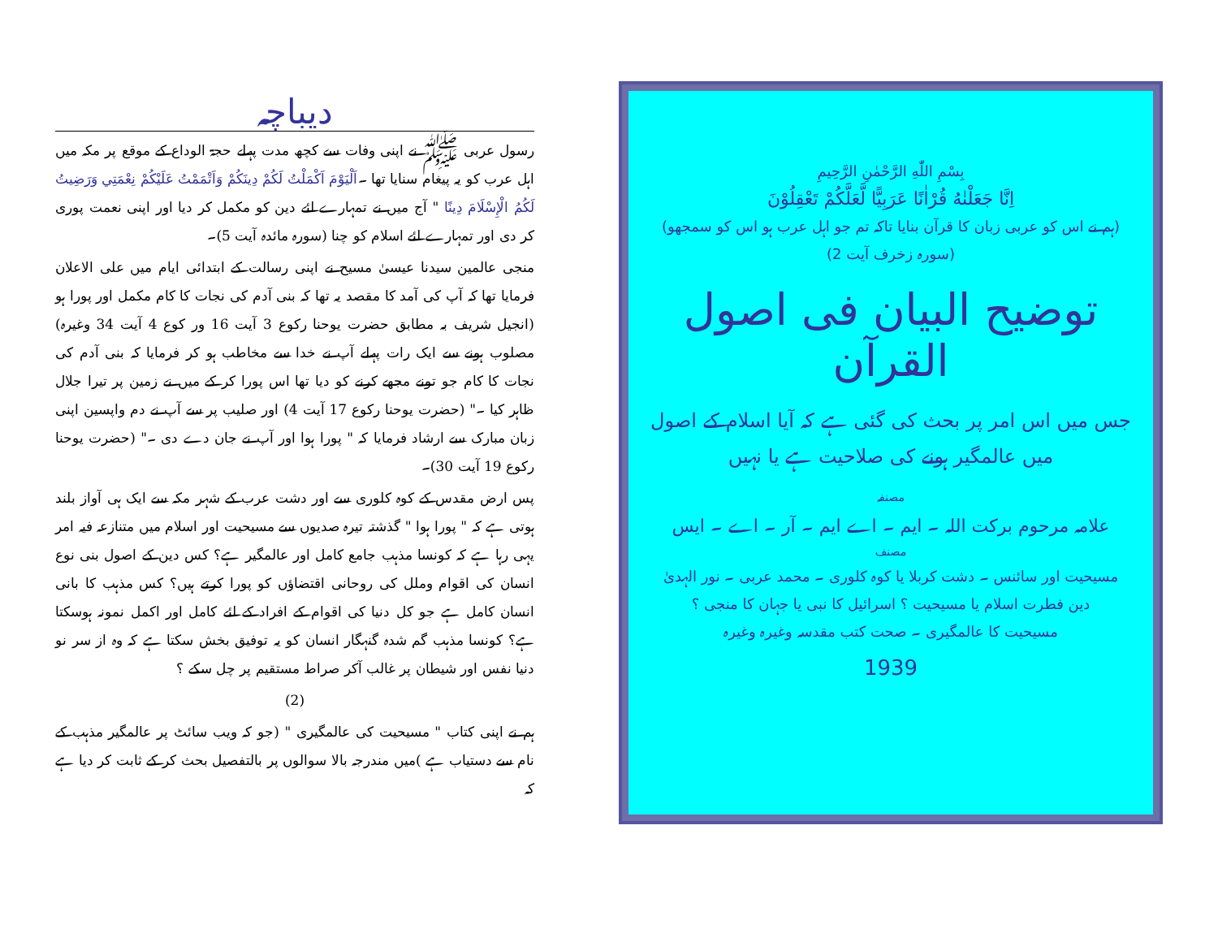بِسْمِ اللّٰهِ الرَّحْمٰنِ الرَّحِيمِ
اِنَّا جَعَلْنٰهُ قُرْاٰنًا عَرَبِيًّا لَّعَلَّكُمْ تَعْقِلُوْنَ
(ہم نے اس کو عربی زبان کا قرآن بنایا تاکہ تم جو اہل عرب ہو اس کو سمجھو)
(سورہ زخرف آیت 2)
توضیح البیان فی اصول القرآن
جس میں اس امر پر بحث کی گئی ہے کہ آیا اسلام کے اصول میں عالمگیر ہونے کی صلاحیت ہے یا نہیں
مصنفہ
علامہ مرحوم برکت اللہ ۔ ایم ۔ اے ایم ۔ آر ۔ اے ۔ ایس
مصنف
مسیحیت اور سائنس ۔ دشت کربلا یا کوہ کلوری ۔ محمد عربی ۔ نور الہدیٰ
دین فطرت اسلام یا مسیحیت ؟ اسرائیل کا نبی یا جہان کا منجی ؟
مسیحیت کا عالمگیری ۔ صحت کتب مقدسہ وغیرہ وغیرہ
1939
دیباچہ
رسول عربی ﷺ نے اپنی وفات سے کچھ مدت پہلے حجۃ الوداع کے موقع پر مکہ میں اہل عرب کو یہ پیغام سنایا تھا ۔اَلْيَوْمَ اَكْمَلْتُ لَكُمْ دِينَكُمْ وَاَتْمَمْتُ عَلَيْكُمْ نِعْمَتِي وَرَضِيتُ لَكُمُ الْإِسْلَامَ دِينًا " آج میں نے تمہارے لئے دین کو مکمل کر دیا اور اپنی نعمت پوری کر دی اور تمہارے لئے اسلام کو چنا (سورہ مائدہ آیت 5)۔
منجی عالمین سیدنا عیسیٰ مسیح نے اپنی رسالت کے ابتدائی ایام میں علی الاعلان فرمایا تھا کہ آپ کی آمد کا مقصد یہ تھا کہ بنی آدم کی نجات کا کام مکمل اور پورا ہو (انجیل شریف بہ مطابق حضرت یوحنا رکوع 3 آیت 16 ور کوع 4 آیت 34 وغیرہ) مصلوب ہونے سے ایک رات پہلے آپ نے خدا سے مخاطب ہو کر فرمایا کہ بنی آدم کی نجات کا کام جو تونے مجھے کرنے کو دیا تھا اس پورا کر کے میں نے زمین پر تیرا جلال ظاہر کیا ۔" (حضرت یوحنا رکوع 17 آیت 4) اور صلیب پر سے آپ نے دم واپسین اپنی زبان مبارک سے ارشاد فرمایا کہ " پورا ہوا اور آپ نے جان دے دی ۔" (حضرت یوحنا رکوع 19 آیت 30)۔
پس ارض مقدس کے کوہ کلوری سے اور دشت عرب کے شہر مکہ سے ایک ہی آواز بلند ہوتی ہے کہ " پورا ہوا " گذشتہ تیرہ صدیوں سے مسیحیت اور اسلام میں متنازعہ فیہ امر یہی رہا ہے کہ کونسا مذہب جامع کامل اور عالمگیر ہے؟ کس دین کے اصول بنی نوع انسان کی اقوام وملل کی روحانی اقتضاؤں کو پورا کرتے ہیں؟ کس مذہب کا بانی انسان کامل ہے جو کل دنیا کی اقوام کے افراد کے لئے کامل اور اکمل نمونہ ہوسکتا ہے؟ کونسا مذہب گم شدہ گنہگار انسان کو یہ توفیق بخش سکتا ہے کہ وہ از سر نو دنیا نفس اور شیطان پر غالب آکر صراط مستقیم پر چل سکے ؟
(2)
ہم نے اپنی کتاب " مسیحیت کی عالمگیری " (جو کہ ویب سائٹ پر عالمگیر مذہب کے نام سے دستیاب ہے )میں مندرجہ بالا سوالوں پر بالتفصیل بحث کر کے ثابت کر دیا ہے کہ